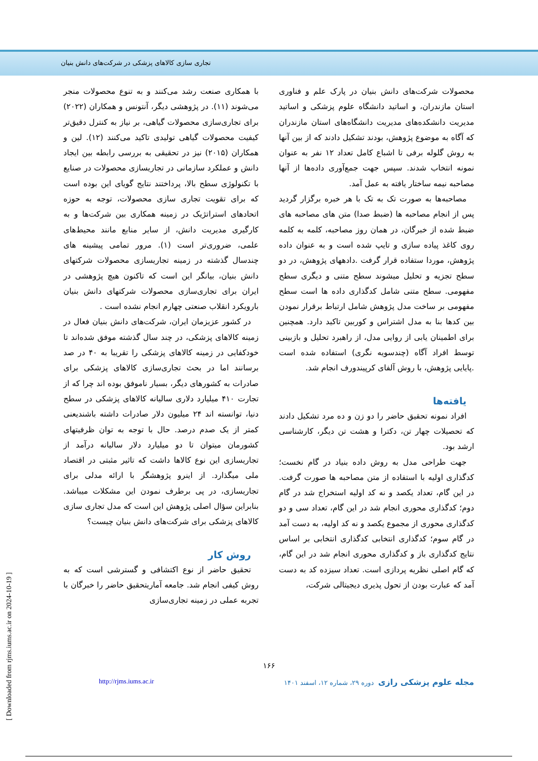تجاری سازی کالاهای پزشکی در شرکت‌های دانش بنیان
با همکاری صنعت رشد می‌کنند و به تنوع محصولات منجر می‌شوند (۱۱). در پژوهشی دیگر، آنتونس و همکاران (۲۰۲۲) برای تجاری‌سازی محصولات گیاهی، بر نیاز به کنترل دقیق‌تر کیفیت محصولات گیاهی تولیدی تاکید می‌کنند (۱۲). لین و همکاران (۲۰۱۵) نیز در تحقیقی به بررسی رابطه بین ایجاد دانش و عملکرد سازمانی در تجاریسازی محصولات در صنایع با تکنولوژی سطح بالا، پرداختند نتایج گویای این بوده است که برای تقویت تجاری سازی محصولات، توجه به حوزه اتحادهای استراتژیک در زمینه همکاری بین شرکت‌ها و به کارگیری مدیریت دانش، از سایر منابع مانند محیط‌های علمی، ضروری‌تر است (۱). مرور تمامی پیشینه های چندسال گذشته در زمینه تجاریسازی محصولات شرکتهای دانش بنیان، بیانگر این است که تاکنون هیچ پژوهشی در ایران برای تجاری‌سازی محصولات شرکتهای دانش بنیان بارویکرد انقلاب صنعتی چهارم انجام نشده است .
در کشور عزیزمان ایران، شرکت‌های دانش بنیان فعال در زمینه کالاهای پزشکی، در چند سال گذشته موفق شده‌اند تا خودکفایی در زمینه کالاهای پزشکی را تقریبا به ۴۰ در صد برسانند اما در بحث تجاری‌سازی کالاهای پزشکی برای صادرات به کشورهای دیگر، بسیار ناموفق بوده اند چرا که از تجارت ۴۱۰ میلیارد دلاری سالیانه کالاهای پزشکی در سطح دنیا، توانسته اند ۲۴ میلیون دلار صادرات داشته باشندیعنی کمتر از یک صدم درصد. حال با توجه به توان ظرفیتهای کشورمان میتوان تا دو میلیارد دلار سالیانه درآمد از تجاریسازی این نوع کالاها داشت که تاثیر مثبتی در اقتصاد ملی میگذارد. از اینرو پژوهشگر با ارائه مدلی برای تجاریسازی، در پی برطرف نمودن این مشکلات میباشد. بنابراین سؤال اصلی پژوهش این است که مدل تجاری سازی کالاهای پزشکی برای شرکت‌های دانش بنیان چیست؟
روش کار
تحقیق حاضر از نوع اکتشافی و گسترشی است که به روش کیفی انجام شد. جامعه آماریتحقیق حاضر را خبرگان با تجربه عملی در زمینه تجاری‌سازی
محصولات شرکت‌های دانش بنیان در پارک علم و فناوری استان مازندران، و اساتید دانشگاه علوم پزشکی و اساتید مدیریت دانشکده‌های مدیریت دانشگاه‌های استان مازندران که آگاه به موضوع پژوهش، بودند تشکیل دادند که از بین آنها به روش گلوله برفی تا اشباع کامل تعداد ۱۲ نفر به عنوان نمونه انتخاب شدند. سپس جهت جمع‌آوری داده‌ها از آنها مصاحبه نیمه ساختار یافته به عمل آمد.
مصاحبه‌ها به صورت تک به تک با هر خبره برگزار گردید پس از انجام مصاحبه ها (ضبط صدا) متن های مصاحبه های ضبط شده از خبرگان، در همان روز مصاحبه، کلمه به کلمه روی کاغذ پیاده سازی و تایپ شده است و به عنوان داده پژوهش، موردا ستفاده قرار گرفت .دادههای پژوهش، در دو سطح تجزیه و تحلیل میشوند سطح متنی و دیگری سطح مفهومی. سطح متنی شامل کدگذاری داده ها است سطح مفهومی بر ساخت مدل پژوهش شامل ارتباط برقرار نمودن بین کدها بنا به مدل اشتراس و کوربین تاکید دارد. همچنین برای اطمینان یابی از روایی مدل، از راهبرد تحلیل و بازبینی توسط افراد آگاه (چندسویه نگری) استفاده شده است .پایایی پژوهش، با روش آلفای کرپیندورف انجام شد.
یافته‌ها
افراد نمونه تحقیق حاضر را دو زن و ده مرد تشکیل دادند که تحصیلات چهار تن، دکترا و هشت تن دیگر، کارشناسی ارشد بود.
جهت طراحی مدل به روش داده بنیاد در گام نخست؛ کدگذاری اولیه با استفاده از متن مصاحبه ها صورت گرفت. در این گام، تعداد یکصد و نه کد اولیه استخراج شد در گام دوم؛ کدگذاری محوری انجام شد در این گام، تعداد سی و دو کدگذاری محوری از مجموع یکصد و نه کد اولیه، به دست آمد در گام سوم؛ کدگذاری انتخابی کدگذاری انتخابی بر اساس نتایج کدگذاری باز و کدگذاری محوری انجام شد در این گام، که گام اصلی نظریه پردازی است. تعداد سیزده کد به دست آمد که عبارت بودن از تحول پذیری دیجیتالی شرکت،
۱۶۶
http://rjms.iums.ac.ir مجله علوم پزشکی رازی دوره ۲۹، شماره ۱۲، اسفند ۱۴۰۱
[ Downloaded from rjms.iums.ac.ir on 2024-10-19 ]